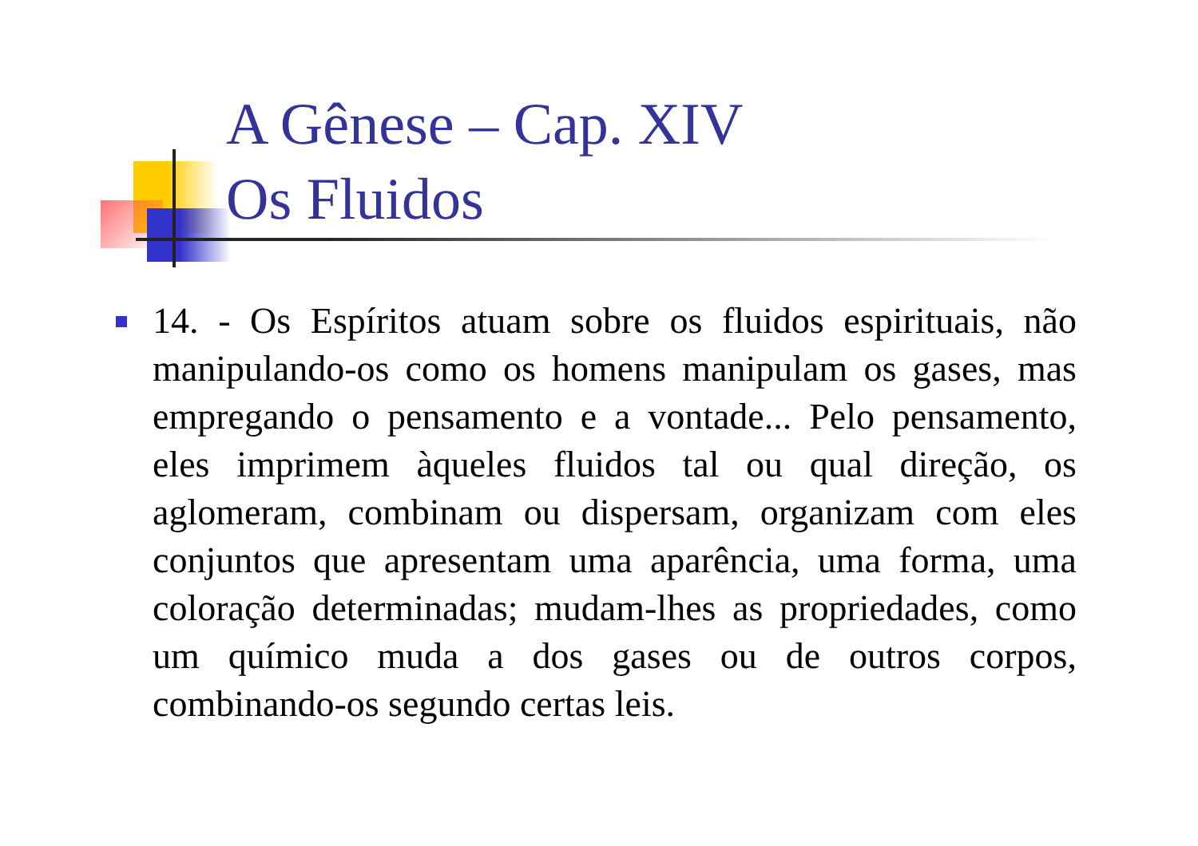A Gênese – Cap. XIV
Os Fluidos
14. - Os Espíritos atuam sobre os fluidos espirituais, não manipulando-os como os homens manipulam os gases, mas empregando o pensamento e a vontade... Pelo pensamento, eles imprimem àqueles fluidos tal ou qual direção, os aglomeram, combinam ou dispersam, organizam com eles conjuntos que apresentam uma aparência, uma forma, uma coloração determinadas; mudam-lhes as propriedades, como um químico muda a dos gases ou de outros corpos, combinando-os segundo certas leis.